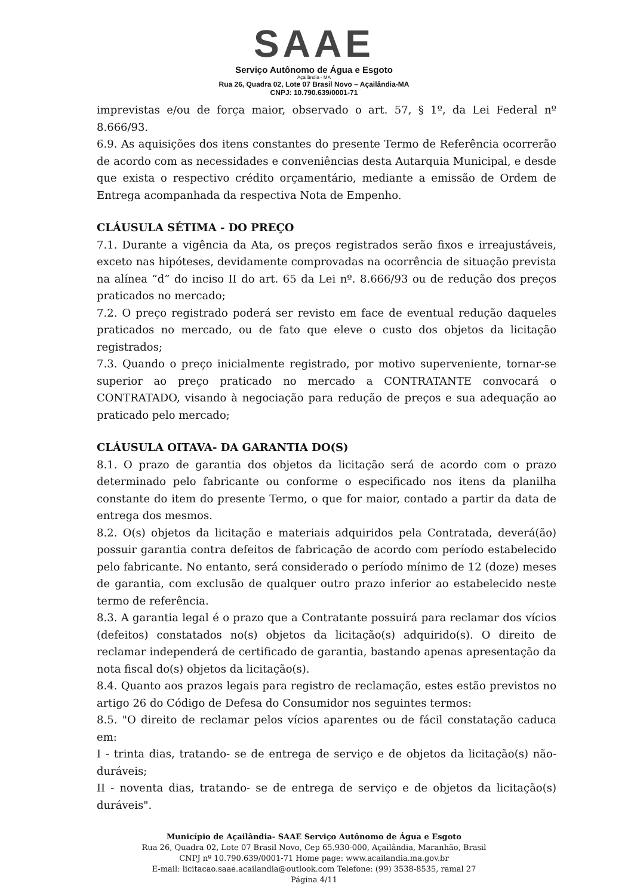SAAE
Serviço Autônomo de Água e Esgoto
Açailândia - MA
Rua 26, Quadra 02, Lote 07 Brasil Novo – Açailândia-MA
CNPJ: 10.790.639/0001-71
imprevistas e/ou de força maior, observado o art. 57, § 1º, da Lei Federal nº 8.666/93.
6.9. As aquisições dos itens constantes do presente Termo de Referência ocorrerão de acordo com as necessidades e conveniências desta Autarquia Municipal, e desde que exista o respectivo crédito orçamentário, mediante a emissão de Ordem de Entrega acompanhada da respectiva Nota de Empenho.
CLÁUSULA SÉTIMA - DO PREÇO
7.1. Durante a vigência da Ata, os preços registrados serão fixos e irreajustáveis, exceto nas hipóteses, devidamente comprovadas na ocorrência de situação prevista na alínea “d” do inciso II do art. 65 da Lei nº. 8.666/93 ou de redução dos preços praticados no mercado;
7.2. O preço registrado poderá ser revisto em face de eventual redução daqueles praticados no mercado, ou de fato que eleve o custo dos objetos da licitação registrados;
7.3. Quando o preço inicialmente registrado, por motivo superveniente, tornar-se superior ao preço praticado no mercado a CONTRATANTE convocará o CONTRATADO, visando à negociação para redução de preços e sua adequação ao praticado pelo mercado;
CLÁUSULA OITAVA- DA GARANTIA DO(S)
8.1. O prazo de garantia dos objetos da licitação será de acordo com o prazo determinado pelo fabricante ou conforme o especificado nos itens da planilha constante do item do presente Termo, o que for maior, contado a partir da data de entrega dos mesmos.
8.2. O(s) objetos da licitação e materiais adquiridos pela Contratada, deverá(ão) possuir garantia contra defeitos de fabricação de acordo com período estabelecido pelo fabricante. No entanto, será considerado o período mínimo de 12 (doze) meses de garantia, com exclusão de qualquer outro prazo inferior ao estabelecido neste termo de referência.
8.3. A garantia legal é o prazo que a Contratante possuirá para reclamar dos vícios (defeitos) constatados no(s) objetos da licitação(s) adquirido(s). O direito de reclamar independerá de certificado de garantia, bastando apenas apresentação da nota fiscal do(s) objetos da licitação(s).
8.4. Quanto aos prazos legais para registro de reclamação, estes estão previstos no artigo 26 do Código de Defesa do Consumidor nos seguintes termos:
8.5. "O direito de reclamar pelos vícios aparentes ou de fácil constatação caduca em:
I - trinta dias, tratando- se de entrega de serviço e de objetos da licitação(s) não-duráveis;
II - noventa dias, tratando- se de entrega de serviço e de objetos da licitação(s) duráveis".
Município de Açailândia- SAAE Serviço Autônomo de Água e Esgoto
Rua 26, Quadra 02, Lote 07 Brasil Novo, Cep 65.930-000, Açailândia, Maranhão, Brasil
CNPJ nº 10.790.639/0001-71 Home page: www.acailandia.ma.gov.br
E-mail: licitacao.saae.acailandia@outlook.com Telefone: (99) 3538-8535, ramal 27
Página 4/11